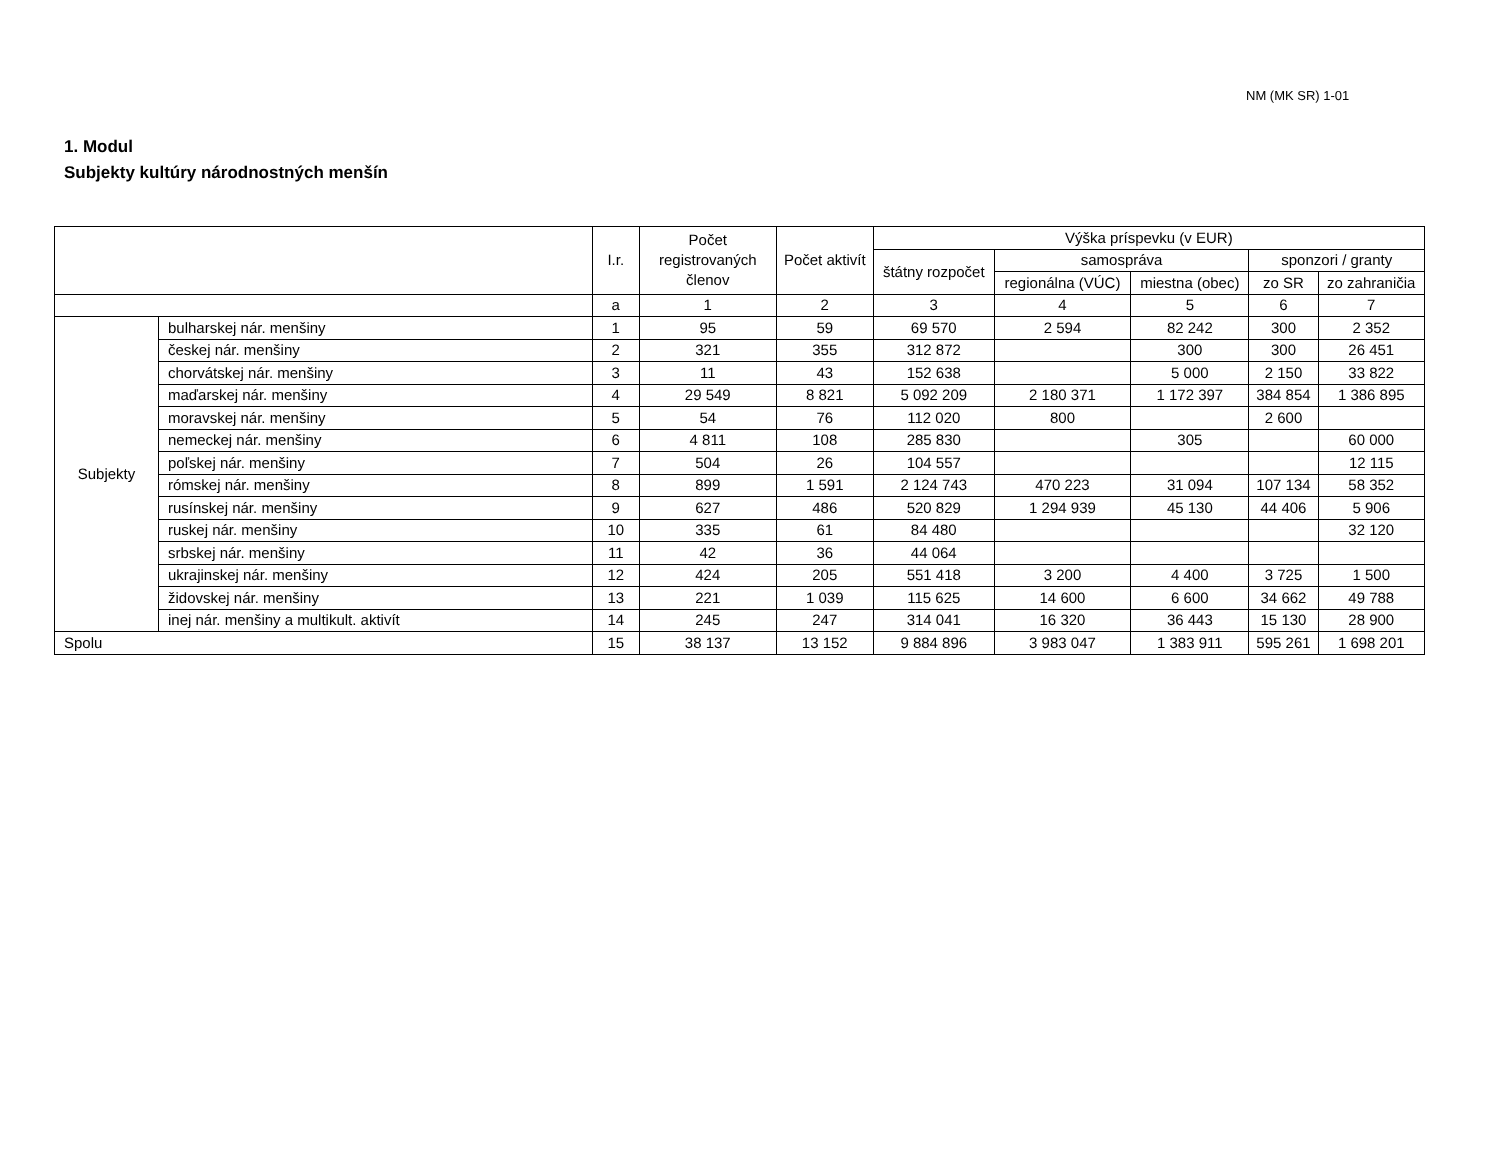NM (MK SR) 1-01
1. Modul
Subjekty kultúry národnostných menšín
| | | I.r. | Počet registrovaných členov | Počet aktivít | Výška príspevku (v EUR) | | | | |
| --- | --- | --- | --- | --- | --- | --- | --- | --- | --- |
| | | | | | štátny rozpočet | samospráva | | sponzori / granty | |
| | | | | | | regionálna (VÚC) | miestna (obec) | zo SR | zo zahraničia |
| | | a | 1 | 2 | 3 | 4 | 5 | 6 | 7 |
| Subjekty | bulharskej nár. menšiny | 1 | 95 | 59 | 69 570 | 2 594 | 82 242 | 300 | 2 352 |
| | českej nár. menšiny | 2 | 321 | 355 | 312 872 | | 300 | 300 | 26 451 |
| | chorvátskej nár. menšiny | 3 | 11 | 43 | 152 638 | | 5 000 | 2 150 | 33 822 |
| | maďarskej nár. menšiny | 4 | 29 549 | 8 821 | 5 092 209 | 2 180 371 | 1 172 397 | 384 854 | 1 386 895 |
| | moravskej nár. menšiny | 5 | 54 | 76 | 112 020 | 800 | | 2 600 | |
| | nemeckej nár. menšiny | 6 | 4 811 | 108 | 285 830 | | 305 | | 60 000 |
| | poľskej nár. menšiny | 7 | 504 | 26 | 104 557 | | | | 12 115 |
| | rómskej nár. menšiny | 8 | 899 | 1 591 | 2 124 743 | 470 223 | 31 094 | 107 134 | 58 352 |
| | rusínskej nár. menšiny | 9 | 627 | 486 | 520 829 | 1 294 939 | 45 130 | 44 406 | 5 906 |
| | ruskej nár. menšiny | 10 | 335 | 61 | 84 480 | | | | 32 120 |
| | srbskej nár. menšiny | 11 | 42 | 36 | 44 064 | | | | |
| | ukrajinskej nár. menšiny | 12 | 424 | 205 | 551 418 | 3 200 | 4 400 | 3 725 | 1 500 |
| | židovskej nár. menšiny | 13 | 221 | 1 039 | 115 625 | 14 600 | 6 600 | 34 662 | 49 788 |
| | inej nár. menšiny a multikult. aktivít | 14 | 245 | 247 | 314 041 | 16 320 | 36 443 | 15 130 | 28 900 |
| Spolu | | 15 | 38 137 | 13 152 | 9 884 896 | 3 983 047 | 1 383 911 | 595 261 | 1 698 201 |